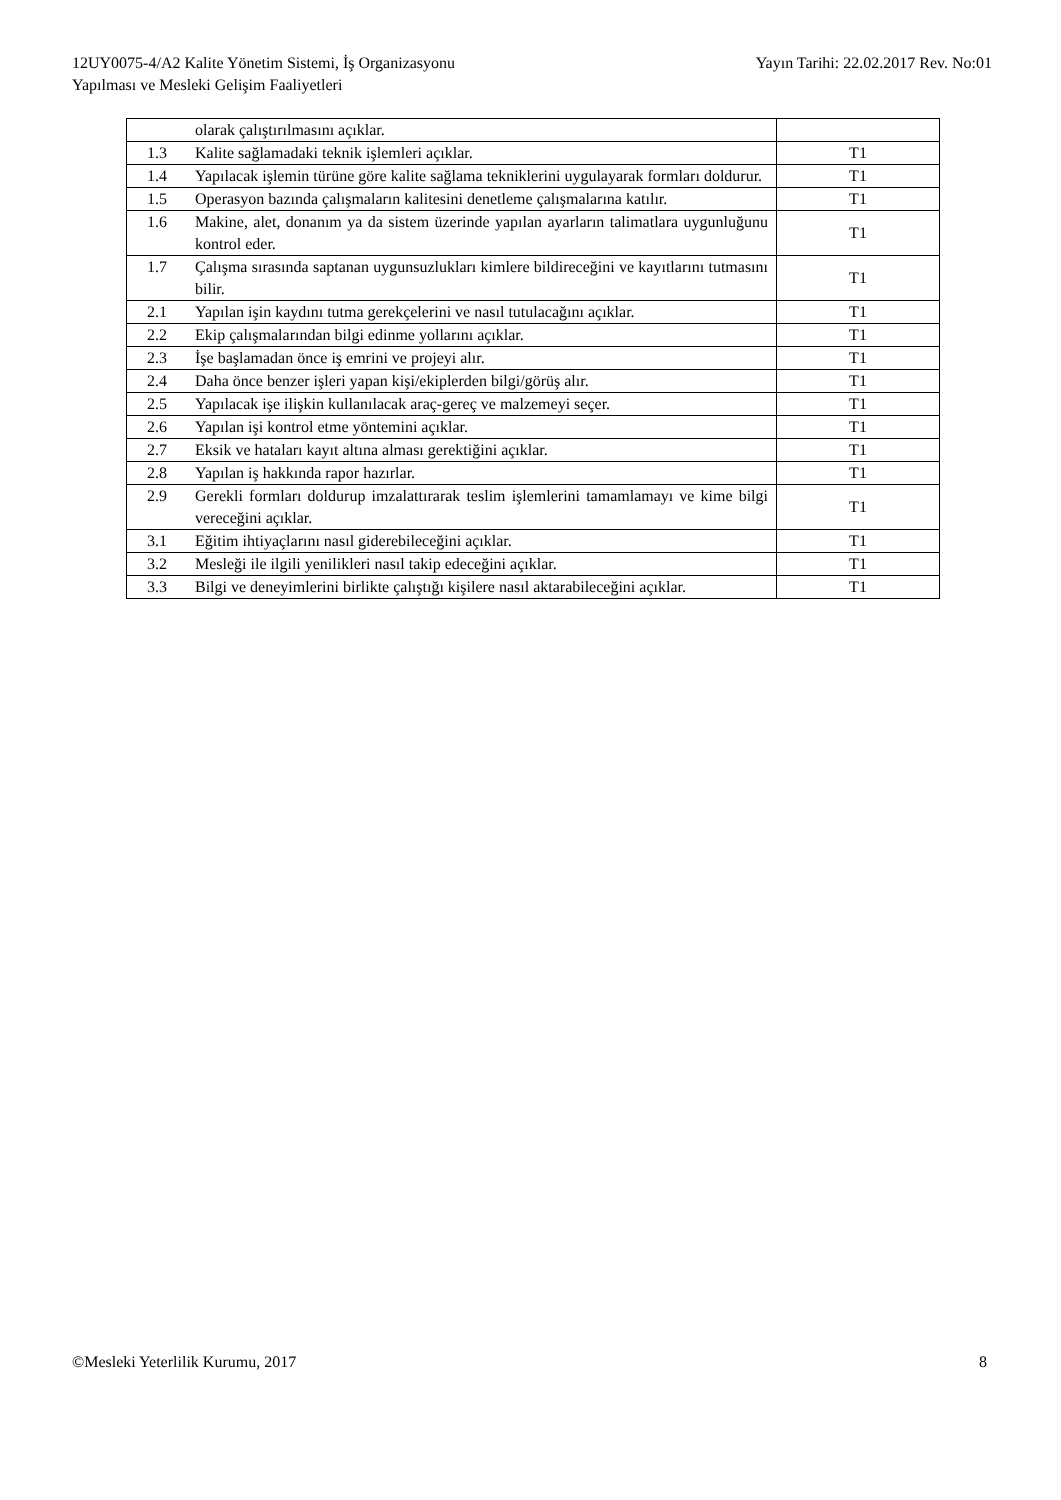12UY0075-4/A2 Kalite Yönetim Sistemi, İş Organizasyonu
Yapılması ve Mesleki Gelişim Faaliyetleri
Yayın Tarihi: 22.02.2017 Rev. No:01
| | olarak çalıştırılmasını açıklar. | |
| 1.3 | Kalite sağlamadaki teknik işlemleri açıklar. | T1 |
| 1.4 | Yapılacak işlemin türüne göre kalite sağlama tekniklerini uygulayarak formları doldurur. | T1 |
| 1.5 | Operasyon bazında çalışmaların kalitesini denetleme çalışmalarına katılır. | T1 |
| 1.6 | Makine, alet, donanım ya da sistem üzerinde yapılan ayarların talimatlara uygunluğunu kontrol eder. | T1 |
| 1.7 | Çalışma sırasında saptanan uygunsuzlukları kimlere bildireceğini ve kayıtlarını tutmasını bilir. | T1 |
| 2.1 | Yapılan işin kaydını tutma gerekçelerini ve nasıl tutulacağını açıklar. | T1 |
| 2.2 | Ekip çalışmalarından bilgi edinme yollarını açıklar. | T1 |
| 2.3 | İşe başlamadan önce iş emrini ve projeyi alır. | T1 |
| 2.4 | Daha önce benzer işleri yapan kişi/ekiplerden bilgi/görüş alır. | T1 |
| 2.5 | Yapılacak işe ilişkin kullanılacak araç-gereç ve malzemeyi seçer. | T1 |
| 2.6 | Yapılan işi kontrol etme yöntemini açıklar. | T1 |
| 2.7 | Eksik ve hataları kayıt altına alması gerektiğini açıklar. | T1 |
| 2.8 | Yapılan iş hakkında rapor hazırlar. | T1 |
| 2.9 | Gerekli formları doldurup imzalattırarak teslim işlemlerini tamamlamayı ve kime bilgi vereceğini açıklar. | T1 |
| 3.1 | Eğitim ihtiyaçlarını nasıl giderebileceğini açıklar. | T1 |
| 3.2 | Mesleği ile ilgili yenilikleri nasıl takip edeceğini açıklar. | T1 |
| 3.3 | Bilgi ve deneyimlerini birlikte çalıştığı kişilere nasıl aktarabileceğini açıklar. | T1 |
©Mesleki Yeterlilik Kurumu, 2017
8